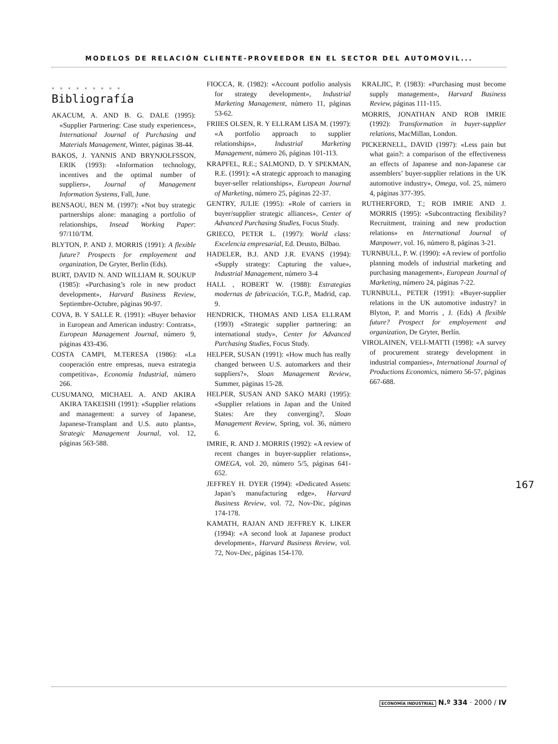MODELOS DE RELACIÓN CLIENTE-PROVEEDOR EN EL SECTOR DEL AUTOMOVIL...
● ● ● ● ● ● ● ● ●
Bibliografía
AKACUM, A. AND B. G. DALE (1995): «Supplier Partnering: Case study experiences», International Journal of Purchasing and Materials Management, Winter, páginas 38-44.
BAKOS, J. YANNIS AND BRYNJOLFSSON, ERIK (1993): «Information technology, incentives and the optimal number of suppliers», Journal of Management Information Systems, Fall, June.
BENSAOU, BEN M. (1997): «Not buy strategic partnerships alone: managing a portfolio of relationships, Insead Working Paper: 97/110/TM.
BLYTON, P. AND J. MORRIS (1991): A flexible future? Prospects for employement and organization, De Gryter, Berlin (Eds).
BURT, DAVID N. AND WILLIAM R. SOUKUP (1985): «Purchasing’s role in new product development», Harvard Business Review, Septiembre-Octubre, páginas 90-97.
COVA, B. Y SALLE R. (1991): «Buyer behavior in European and American industry: Contrats», European Management Journal, número 9, páginas 433-436.
COSTA CAMPI, M.TERESA (1986): «La cooperación entre empresas, nueva estrategia competitiva», Economía Industrial, número 266.
CUSUMANO, MICHAEL A. AND AKIRA AKIRA TAKEISHI (1991): «Supplier relations and management: a survey of Japanese, Japanese-Transplant and U.S. auto plants», Strategic Management Journal, vol. 12, páginas 563-588.
FIOCCA, R. (1982): «Account potfolio analysis for strategy development», Industrial Marketing Management, número 11, páginas 53-62.
FRIIES OLSEN, R. Y ELLRAM LISA M. (1997): «A portfolio approach to supplier relationships», Industrial Marketing Management, número 26, páginas 101-113.
KRAPFEL, R.E.; SALMOND, D. Y SPEKMAN, R.E. (1991): «A strategic approach to managing buyer-seller relationships», European Journal of Marketing, número 25, páginas 22-37.
GENTRY, JULIE (1995): «Role of carriers in buyer/supplier strategic alliances», Center of Advanced Purchasing Studies, Focus Study.
GRIECO, PETER L. (1997): World class: Excelencia empresarial, Ed. Deusto, Bilbao.
HADELER, B.J. AND J.R. EVANS (1994): «Supply strategy: Capturing the value», Industrial Management, número 3-4
HALL , ROBERT W. (1988): Estrategias modernas de fabricación, T.G.P., Madrid, cap. 9.
HENDRICK, THOMAS AND LISA ELLRAM (1993) «Strategic supplier partnering: an international study», Center for Advanced Purchasing Studies, Focus Study.
HELPER, SUSAN (1991): «How much has really changed between U.S. automarkers and their suppliers?», Sloan Management Review, Summer, páginas 15-28.
HELPER, SUSAN AND SAKO MARI (1995): «Supplier relations in Japan and the United States: Are they converging?, Sloan Management Review, Spring, vol. 36, número 6.
IMRIE, R. AND J. MORRIS (1992): «A review of recent changes in buyer-supplier relations», OMEGA, vol. 20, número 5/5, páginas 641-652.
JEFFREY H. DYER (1994): «Dedicated Assets: Japan’s manufacturing edge», Harvard Business Review, vol. 72, Nov-Dic, páginas 174-178.
KAMATH, RAJAN AND JEFFREY K. LIKER (1994): «A second look at Japanese product development», Harvard Business Review, vol. 72, Nov-Dec, páginas 154-170.
KRALJIC, P. (1983): «Purchasing must become supply management», Harvard Business Review, páginas 111-115.
MORRIS, JONATHAN AND ROB IMRIE (1992): Transformation in buyer-supplier relations, MacMillan, London.
PICKERNELL, DAVID (1997): «Less pain but what gain?: a comparison of the effectiveness an effects of Japanese and non-Japanese car assemblers’ buyer-supplier relations in the UK automotive industry», Omega, vol. 25, número 4, páginas 377-395.
RUTHERFORD, T.; ROB IMRIE AND J. MORRIS (1995): «Subcontracting flexibility? Recruitment, training and new production relations» en International Journal of Manpower, vol. 16, número 8, páginas 3-21.
TURNBULL, P. W. (1990): «A review of portfolio planning models of industrial marketing and purchasing management», European Journal of Marketing, número 24, páginas 7-22.
TURNBULL, PETER (1991): «Buyer-supplier relations in the UK automotive industry? in Blyton, P. and Morris , J. (Eds) A flexible future? Prospect for employement and organization, De Gryter, Berlín.
VIROLAINEN, VELI-MATTI (1998): «A survey of procurement strategy development in industrial companies», International Journal of Productions Economics, número 56-57, páginas 667-688.
167
ECONOMÍA INDUSTRIAL N.º 334 · 2000 / IV